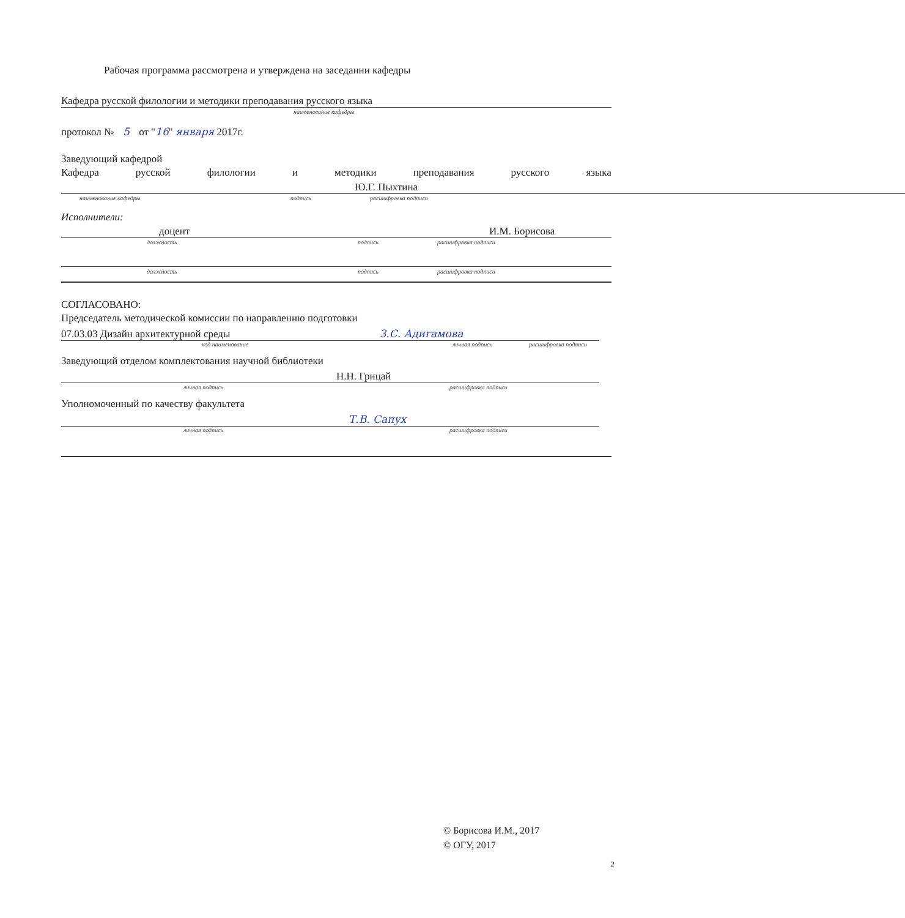Рабочая программа рассмотрена и утверждена на заседании кафедры
Кафедра русской филологии и методики преподавания русского языка
наименование кафедры
протокол № 5 от "16" января 2017г.
Заведующий кафедрой
Кафедра русской филологии и методики преподавания русского языка
Ю.Г. Пыхтина
наименование кафедры подпись расшифровка подписи
Исполнители:
доцент И.М. Борисова
должность подпись расшифровка подписи
должность подпись расшифровка подписи
СОГЛАСОВАНО:
Председатель методической комиссии по направлению подготовки
07.03.03 Дизайн архитектурной среды З.С. Адигамова
код наименование личная подпись расшифровка подписи
Заведующий отделом комплектования научной библиотеки
Н.Н. Грицай
личная подпись расшифровка подписи
Уполномоченный по качеству факультета
Т.В. Сапух
личная подпись расшифровка подписи
© Борисова И.М., 2017
© ОГУ, 2017
2